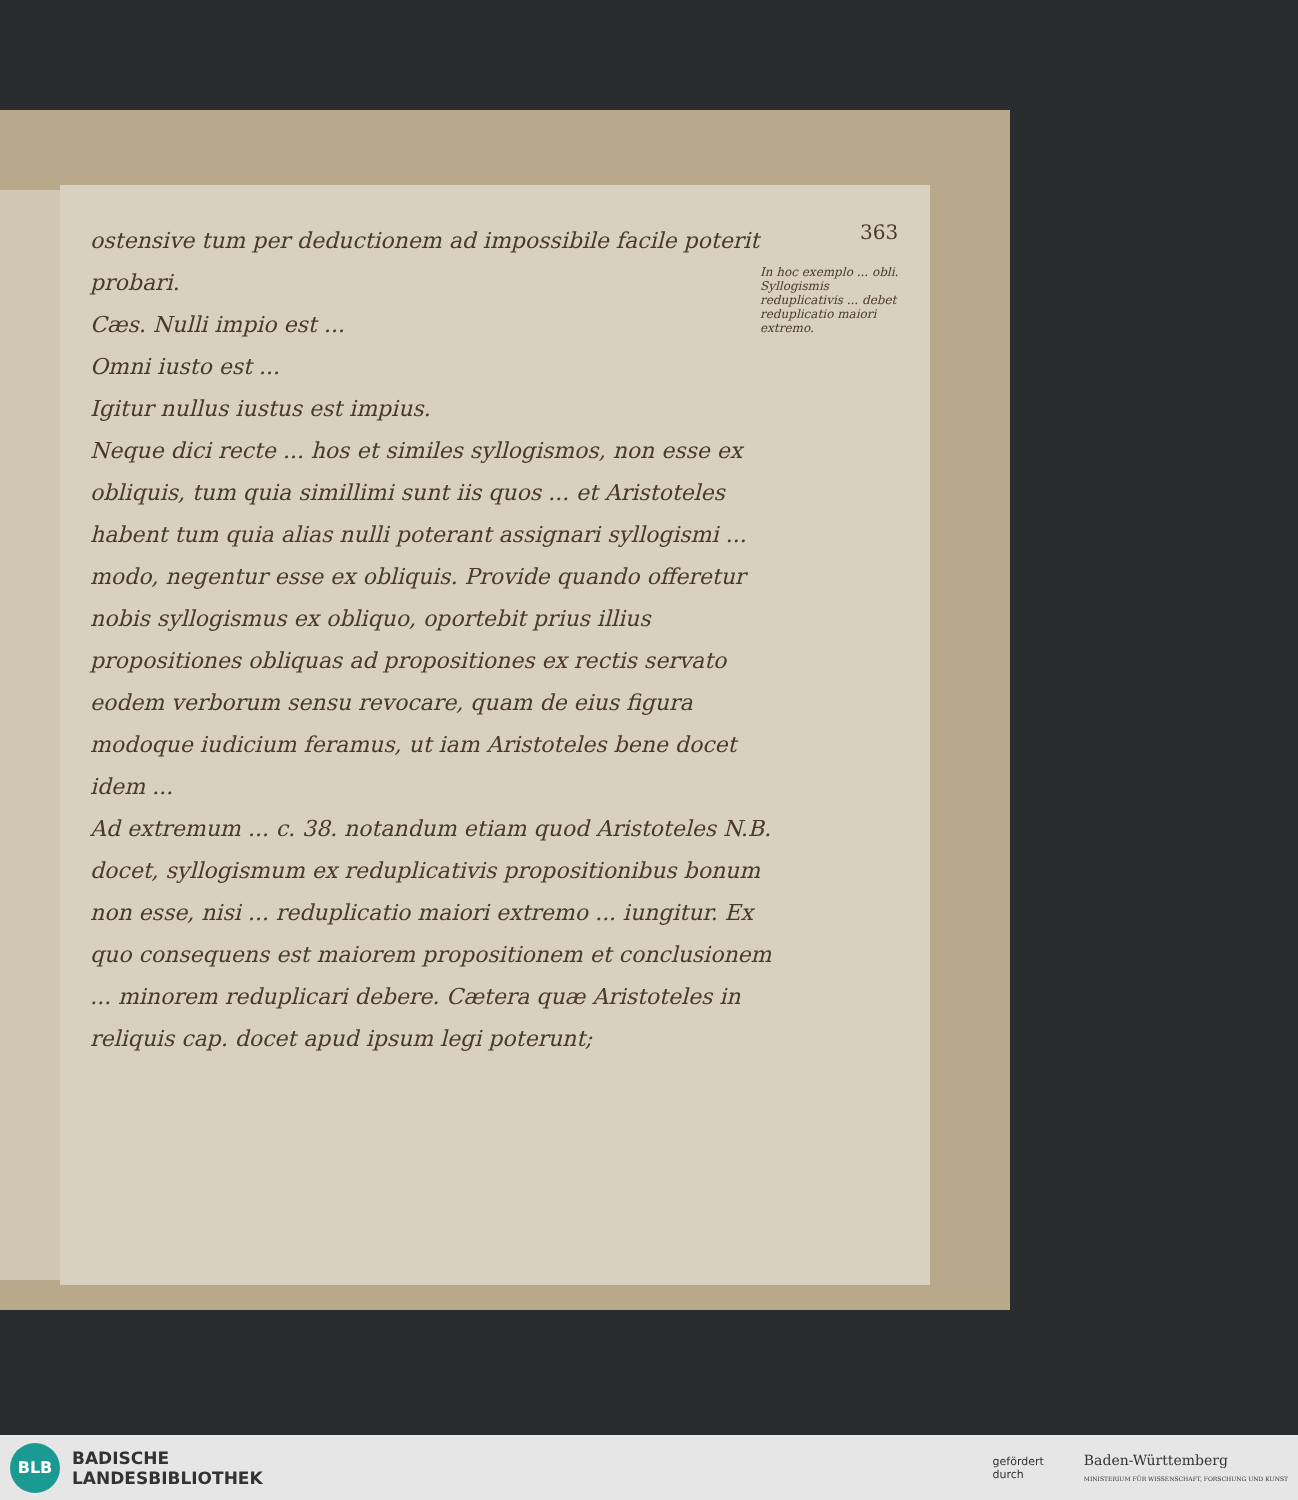363
In hoc exemplo ... obli. Syllogismis reduplicativis ... debet reduplicatio maiori extremo.
ostensive tum per deductionem ad impossibile facile poterit probari.
Cæs. Nulli impio est ...
Omni iusto est ...
Igitur nullus iustus est impius.
Neque dici recte ... hos et similes syllogismos, non esse ex obliquis, tum quia simillimi sunt iis quos ... et Aristoteles habent tum quia alias nulli poterant assignari syllogismi ... modo, negentur esse ex obliquis. Provide quando offeretur nobis syllogismus ex obliquo, oportebit prius illius propositiones obliquas ad propositiones ex rectis servato eodem verborum sensu revocare, quam de eius figura modoque iudicium feramus, ut iam Aristoteles bene docet idem ...
Ad extremum ... c. 38. notandum etiam quod Aristoteles N.B. docet, syllogismum ex reduplicativis propositionibus bonum non esse, nisi ... reduplicatio maiori extremo ... iungitur. Ex quo consequens est maiorem propositionem et conclusionem ... minorem reduplicari debere. Cætera quæ Aristoteles in reliquis cap. docet apud ipsum legi poterunt;
BLB
BADISCHE
LANDESBIBLIOTHEK
gefördert
durch
Baden-Württemberg
MINISTERIUM FÜR WISSENSCHAFT, FORSCHUNG UND KUNST